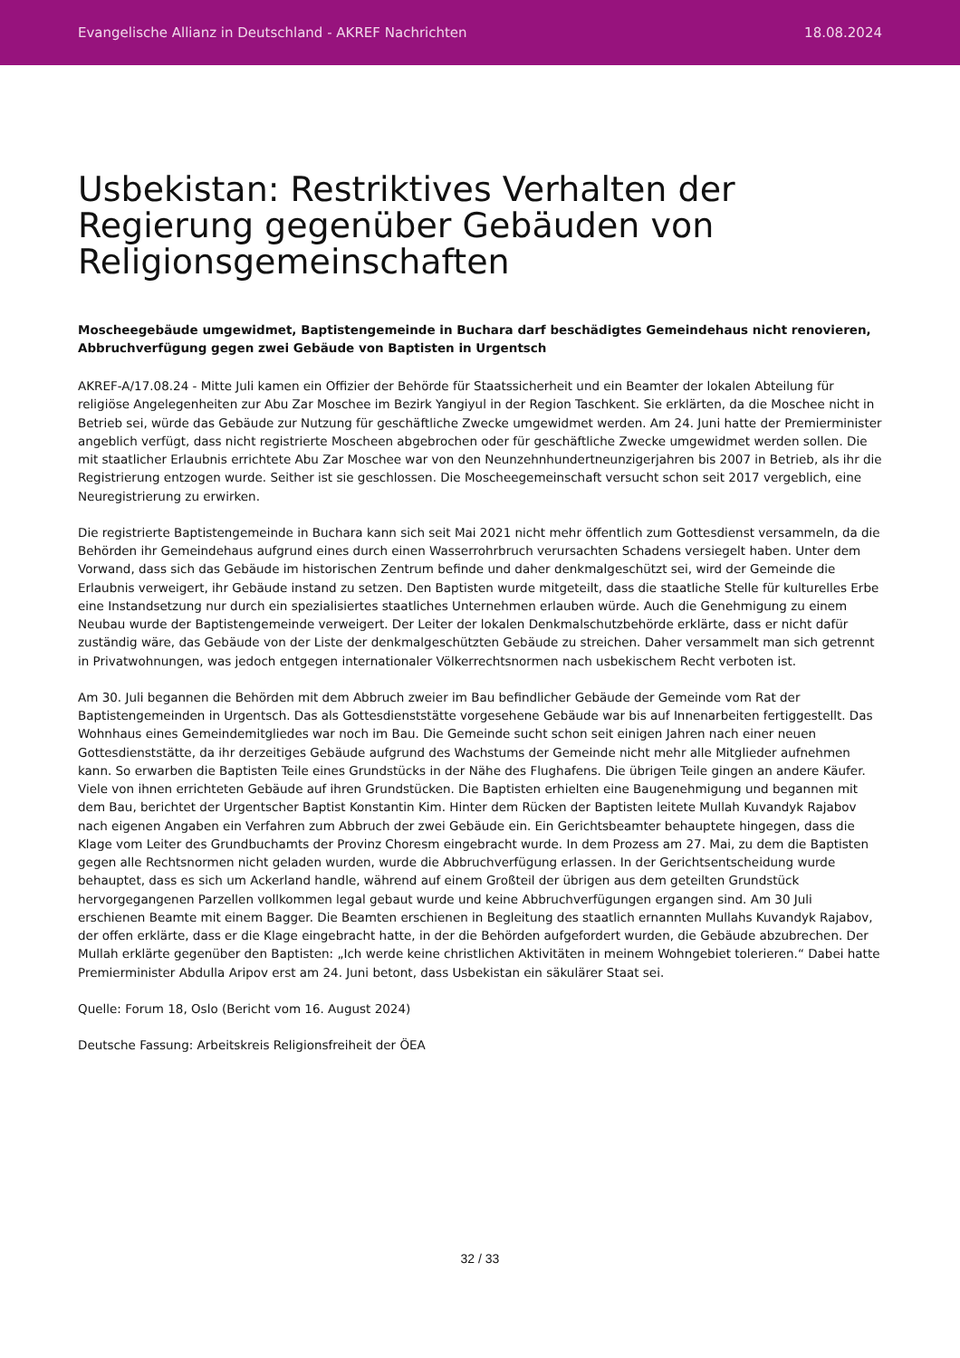Evangelische Allianz in Deutschland - AKREF Nachrichten 18.08.2024
Usbekistan: Restriktives Verhalten der Regierung gegenüber Gebäuden von Religionsgemeinschaften
Moscheegebäude umgewidmet, Baptistengemeinde in Buchara darf beschädigtes Gemeindehaus nicht renovieren, Abbruchverfügung gegen zwei Gebäude von Baptisten in Urgentsch
AKREF-A/17.08.24 - Mitte Juli kamen ein Offizier der Behörde für Staatssicherheit und ein Beamter der lokalen Abteilung für religiöse Angelegenheiten zur Abu Zar Moschee im Bezirk Yangiyul in der Region Taschkent. Sie erklärten, da die Moschee nicht in Betrieb sei, würde das Gebäude zur Nutzung für geschäftliche Zwecke umgewidmet werden. Am 24. Juni hatte der Premierminister angeblich verfügt, dass nicht registrierte Moscheen abgebrochen oder für geschäftliche Zwecke umgewidmet werden sollen. Die mit staatlicher Erlaubnis errichtete Abu Zar Moschee war von den Neunzehnhundertneunzigerjahren bis 2007 in Betrieb, als ihr die Registrierung entzogen wurde. Seither ist sie geschlossen. Die Moscheegemeinschaft versucht schon seit 2017 vergeblich, eine Neuregistrierung zu erwirken.
Die registrierte Baptistengemeinde in Buchara kann sich seit Mai 2021 nicht mehr öffentlich zum Gottesdienst versammeln, da die Behörden ihr Gemeindehaus aufgrund eines durch einen Wasserrohrbruch verursachten Schadens versiegelt haben. Unter dem Vorwand, dass sich das Gebäude im historischen Zentrum befinde und daher denkmalgeschützt sei, wird der Gemeinde die Erlaubnis verweigert, ihr Gebäude instand zu setzen. Den Baptisten wurde mitgeteilt, dass die staatliche Stelle für kulturelles Erbe eine Instandsetzung nur durch ein spezialisiertes staatliches Unternehmen erlauben würde. Auch die Genehmigung zu einem Neubau wurde der Baptistengemeinde verweigert. Der Leiter der lokalen Denkmalschutzbehörde erklärte, dass er nicht dafür zuständig wäre, das Gebäude von der Liste der denkmalgeschützten Gebäude zu streichen. Daher versammelt man sich getrennt in Privatwohnungen, was jedoch entgegen internationaler Völkerrechtsnormen nach usbekischem Recht verboten ist.
Am 30. Juli begannen die Behörden mit dem Abbruch zweier im Bau befindlicher Gebäude der Gemeinde vom Rat der Baptistengemeinden in Urgentsch. Das als Gottesdienststätte vorgesehene Gebäude war bis auf Innenarbeiten fertiggestellt. Das Wohnhaus eines Gemeindemitgliedes war noch im Bau. Die Gemeinde sucht schon seit einigen Jahren nach einer neuen Gottesdienststätte, da ihr derzeitiges Gebäude aufgrund des Wachstums der Gemeinde nicht mehr alle Mitglieder aufnehmen kann. So erwarben die Baptisten Teile eines Grundstücks in der Nähe des Flughafens. Die übrigen Teile gingen an andere Käufer. Viele von ihnen errichteten Gebäude auf ihren Grundstücken. Die Baptisten erhielten eine Baugenehmigung und begannen mit dem Bau, berichtet der Urgentscher Baptist Konstantin Kim. Hinter dem Rücken der Baptisten leitete Mullah Kuvandyk Rajabov nach eigenen Angaben ein Verfahren zum Abbruch der zwei Gebäude ein. Ein Gerichtsbeamter behauptete hingegen, dass die Klage vom Leiter des Grundbuchamts der Provinz Choresm eingebracht wurde. In dem Prozess am 27. Mai, zu dem die Baptisten gegen alle Rechtsnormen nicht geladen wurden, wurde die Abbruchverfügung erlassen. In der Gerichtsentscheidung wurde behauptet, dass es sich um Ackerland handle, während auf einem Großteil der übrigen aus dem geteilten Grundstück hervorgegangenen Parzellen vollkommen legal gebaut wurde und keine Abbruchverfügungen ergangen sind. Am 30 Juli erschienen Beamte mit einem Bagger. Die Beamten erschienen in Begleitung des staatlich ernannten Mullahs Kuvandyk Rajabov, der offen erklärte, dass er die Klage eingebracht hatte, in der die Behörden aufgefordert wurden, die Gebäude abzubrechen. Der Mullah erklärte gegenüber den Baptisten: „Ich werde keine christlichen Aktivitäten in meinem Wohngebiet tolerieren.“ Dabei hatte Premierminister Abdulla Aripov erst am 24. Juni betont, dass Usbekistan ein säkulärer Staat sei.
Quelle: Forum 18, Oslo (Bericht vom 16. August 2024)
Deutsche Fassung: Arbeitskreis Religionsfreiheit der ÖEA
32 / 33